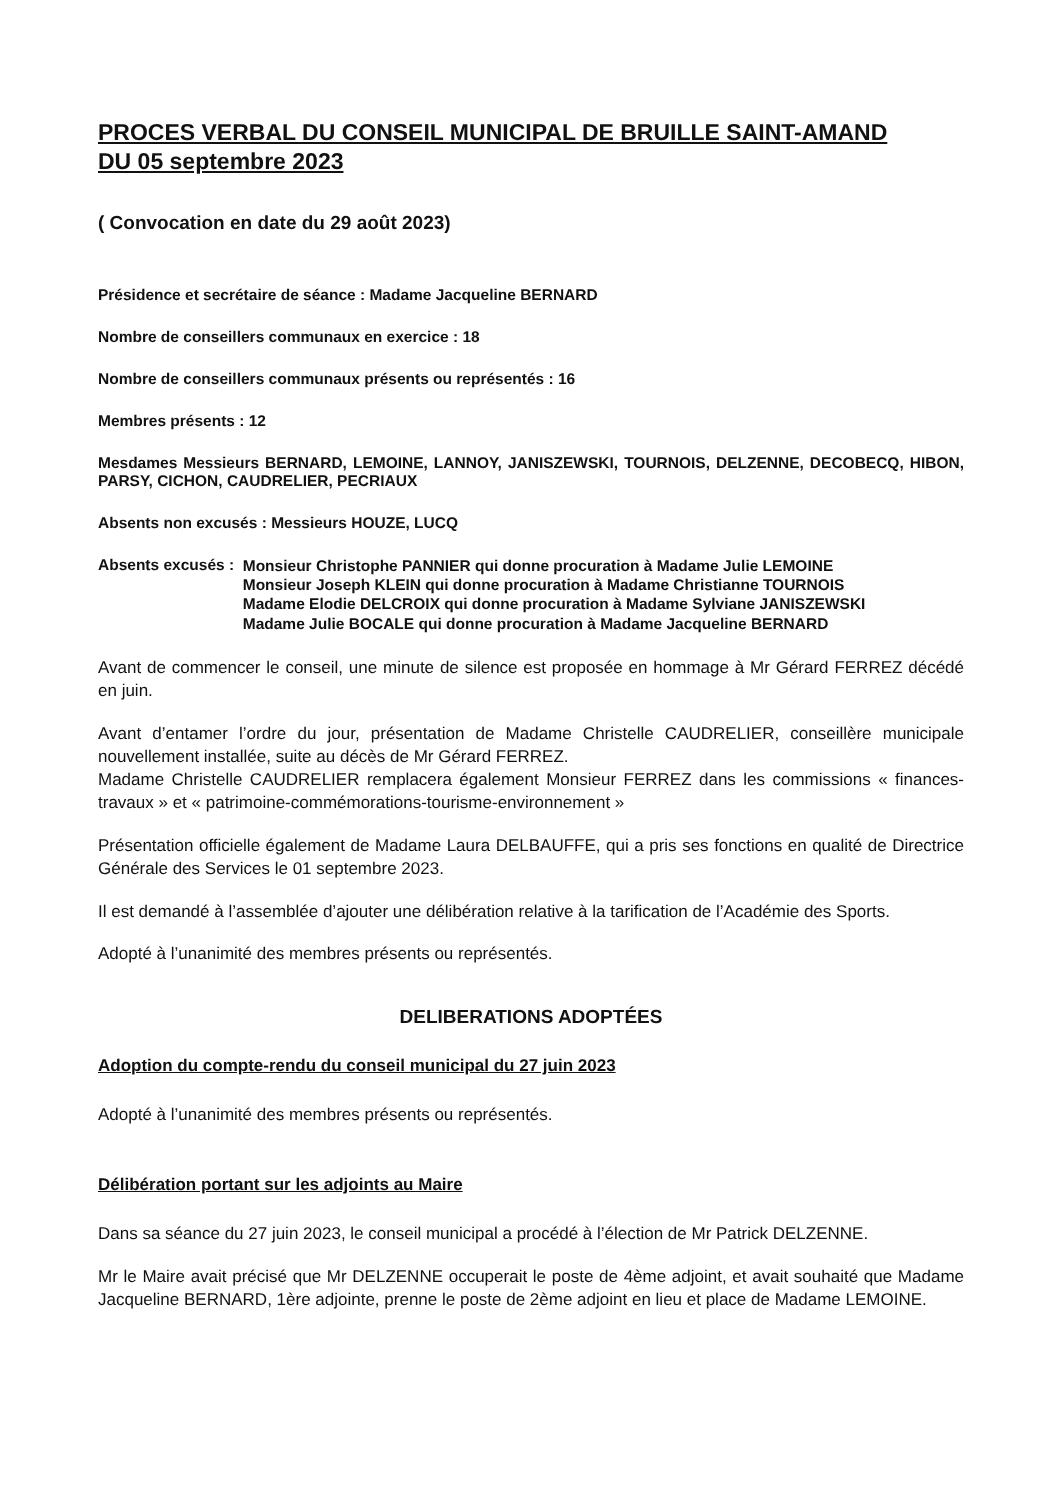PROCES VERBAL DU CONSEIL MUNICIPAL DE BRUILLE SAINT-AMAND
DU 05 septembre 2023
( Convocation en date du 29 août 2023)
Présidence et secrétaire de séance : Madame Jacqueline BERNARD
Nombre de conseillers communaux en exercice : 18
Nombre de conseillers communaux présents ou représentés : 16
Membres présents : 12
Mesdames Messieurs BERNARD, LEMOINE, LANNOY, JANISZEWSKI, TOURNOIS, DELZENNE, DECOBECQ, HIBON, PARSY, CICHON, CAUDRELIER, PECRIAUX
Absents non excusés : Messieurs HOUZE, LUCQ
Absents excusés :
Monsieur Christophe PANNIER qui donne procuration à Madame Julie LEMOINE
Monsieur Joseph KLEIN qui donne procuration à Madame Christianne TOURNOIS
Madame Elodie DELCROIX qui donne procuration à Madame Sylviane JANISZEWSKI
Madame Julie BOCALE qui donne procuration à Madame Jacqueline BERNARD
Avant de commencer le conseil, une minute de silence est proposée en hommage à Mr Gérard FERREZ décédé en juin.
Avant d’entamer l’ordre du jour, présentation de Madame Christelle CAUDRELIER, conseillère municipale nouvellement installée, suite au décès de Mr Gérard FERREZ.
Madame Christelle CAUDRELIER remplacera également Monsieur FERREZ dans les commissions « finances-travaux » et « patrimoine-commémorations-tourisme-environnement »
Présentation officielle également de Madame Laura DELBAUFFE, qui a pris ses fonctions en qualité de Directrice Générale des Services le 01 septembre 2023.
Il est demandé à l’assemblée d’ajouter une délibération relative à la tarification de l’Académie des Sports.
Adopté à l’unanimité des membres présents ou représentés.
DELIBERATIONS ADOPTÉES
Adoption du compte-rendu du conseil municipal du 27 juin 2023
Adopté à l’unanimité des membres présents ou représentés.
Délibération portant sur les adjoints au Maire
Dans sa séance du 27 juin 2023, le conseil municipal a procédé à l’élection de Mr Patrick DELZENNE.
Mr le Maire avait précisé que Mr DELZENNE occuperait le poste de 4ème adjoint, et avait souhaité que Madame Jacqueline BERNARD, 1ère adjointe, prenne le poste de 2ème adjoint en lieu et place de Madame LEMOINE.